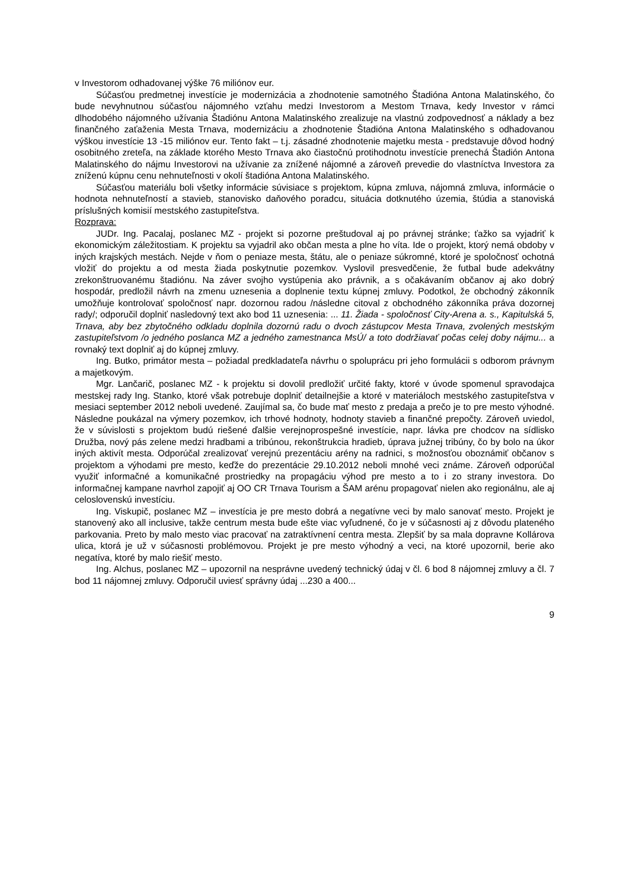v Investorom odhadovanej výške 76 miliónov eur.
Súčasťou predmetnej investície je modernizácia a zhodnotenie samotného Štadióna Antona Malatinského, čo bude nevyhnutnou súčasťou nájomného vzťahu medzi Investorom a Mestom Trnava, kedy Investor v rámci dlhodobého nájomného užívania Štadiónu Antona Malatinského zrealizuje na vlastnú zodpovednosť a náklady a bez finančného zaťaženia Mesta Trnava, modernizáciu a zhodnotenie Štadióna Antona Malatinského s odhadovanou výškou investície 13 -15 miliónov eur. Tento fakt – t.j. zásadné zhodnotenie majetku mesta - predstavuje dôvod hodný osobitného zreteľa, na základe ktorého Mesto Trnava ako čiastočnú protihodnotu investície prenechá Štadión Antona Malatinského do nájmu Investorovi na užívanie za znížené nájomné a zároveň prevedie do vlastníctva Investora za zníženú kúpnu cenu nehnuteľnosti v okolí štadióna Antona Malatinského.
Súčasťou materiálu boli všetky informácie súvisiace s projektom, kúpna zmluva, nájomná zmluva, informácie o hodnota nehnuteľností a stavieb, stanovisko daňového poradcu, situácia dotknutého územia, štúdia a stanoviská príslušných komisií mestského zastupiteľstva.
Rozprava:
JUDr. Ing. Pacalaj, poslanec MZ - projekt si pozorne preštudoval aj po právnej stránke; ťažko sa vyjadriť k ekonomickým záležitostiam. K projektu sa vyjadril ako občan mesta a plne ho víta. Ide o projekt, ktorý nemá obdoby v iných krajských mestách. Nejde v ňom o peniaze mesta, štátu, ale o peniaze súkromné, ktoré je spoločnosť ochotná vložiť do projektu a od mesta žiada poskytnutie pozemkov. Vyslovil presvedčenie, že futbal bude adekvátny zrekonštruovanému štadiónu. Na záver svojho vystúpenia ako právnik, a s očakávaním občanov aj ako dobrý hospodár, predložil návrh na zmenu uznesenia a doplnenie textu kúpnej zmluvy. Podotkol, že obchodný zákonník umožňuje kontrolovať spoločnosť napr. dozornou radou /následne citoval z obchodného zákonníka práva dozornej rady/; odporučil doplniť nasledovný text ako bod 11 uznesenia: ... 11. Žiada - spoločnosť City-Arena a. s., Kapitulská 5, Trnava, aby bez zbytočného odkladu doplnila dozornú radu o dvoch zástupcov Mesta Trnava, zvolených mestským zastupiteľstvom /o jedného poslanca MZ a jedného zamestnanca MsÚ/ a toto dodržiavať počas celej doby nájmu... a rovnaký text doplniť aj do kúpnej zmluvy.
Ing. Butko, primátor mesta – požiadal predkladateľa návrhu o spoluprácu pri jeho formulácii s odborom právnym a majetkovým.
Mgr. Lančarič, poslanec MZ - k projektu si dovolil predložiť určité fakty, ktoré v úvode spomenul spravodajca mestskej rady Ing. Stanko, ktoré však potrebuje doplniť detailnejšie a ktoré v materiáloch mestského zastupiteľstva v mesiaci september 2012 neboli uvedené. Zaujímal sa, čo bude mať mesto z predaja a prečo je to pre mesto výhodné. Následne poukázal na výmery pozemkov, ich trhové hodnoty, hodnoty stavieb a finančné prepočty. Zároveň uviedol, že v súvislosti s projektom budú riešené ďalšie verejnoprospešné investície, napr. lávka pre chodcov na sídlisko Družba, nový pás zelene medzi hradbami a tribúnou, rekonštrukcia hradieb, úprava južnej tribúny, čo by bolo na úkor iných aktivít mesta. Odporúčal zrealizovať verejnú prezentáciu arény na radnici, s možnosťou oboznámiť občanov s projektom a výhodami pre mesto, keďže do prezentácie 29.10.2012 neboli mnohé veci známe. Zároveň odporúčal využiť informačné a komunikačné prostriedky na propagáciu výhod pre mesto a to i zo strany investora. Do informačnej kampane navrhol zapojiť aj OO CR Trnava Tourism a ŠAM arénu propagovať nielen ako regionálnu, ale aj celoslovenskú investíciu.
Ing. Viskupič, poslanec MZ – investícia je pre mesto dobrá a negatívne veci by malo sanovať mesto. Projekt je stanovený ako all inclusive, takže centrum mesta bude ešte viac vyľudnené, čo je v súčasnosti aj z dôvodu plateného parkovania. Preto by malo mesto viac pracovať na zatraktívnení centra mesta. Zlepšiť by sa mala dopravne Kollárova ulica, ktorá je už v súčasnosti problémovou. Projekt je pre mesto výhodný a veci, na ktoré upozornil, berie ako negatíva, ktoré by malo riešiť mesto.
Ing. Alchus, poslanec MZ – upozornil na nesprávne uvedený technický údaj v čl. 6 bod 8 nájomnej zmluvy a čl. 7 bod 11 nájomnej zmluvy. Odporučil uviesť správny údaj ...230 a 400...
9